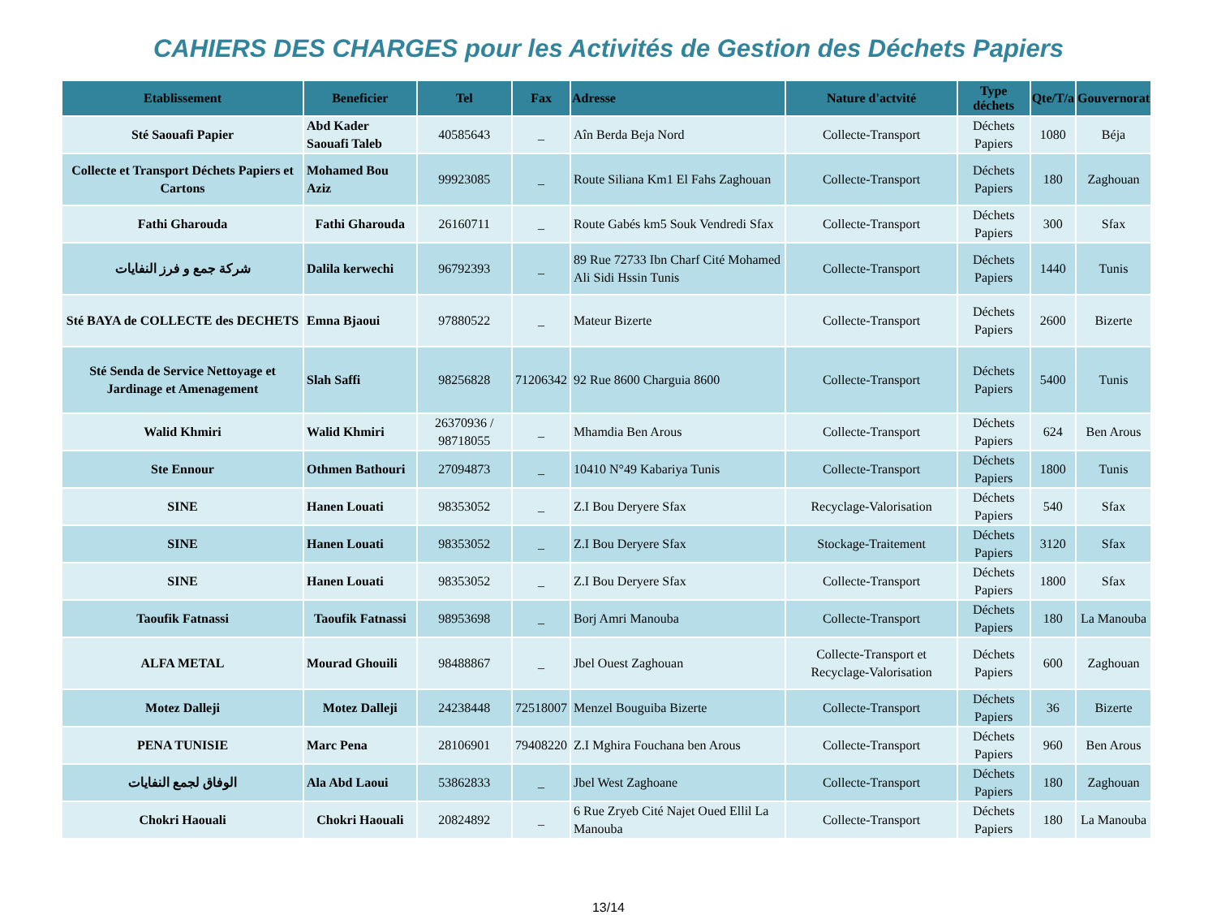CAHIERS DES CHARGES pour les Activités de Gestion des Déchets Papiers
| Etablissement | Beneficier | Tel | Fax | Adresse | Nature d'actvité | Type déchets | Qte/T/a | Gouvernorat |
| --- | --- | --- | --- | --- | --- | --- | --- | --- |
| Sté Saouafi Papier | Abd Kader Saouafi Taleb | 40585643 | _ | Aîn Berda Beja Nord | Collecte-Transport | Déchets Papiers | 1080 | Béja |
| Collecte et Transport Déchets Papiers et Cartons | Mohamed Bou Aziz | 99923085 | _ | Route Siliana Km1 El Fahs Zaghouan | Collecte-Transport | Déchets Papiers | 180 | Zaghouan |
| Fathi Gharouda | Fathi Gharouda | 26160711 | _ | Route Gabés km5 Souk Vendredi Sfax | Collecte-Transport | Déchets Papiers | 300 | Sfax |
| شركة جمع و فرز النفايات | Dalila kerwechi | 96792393 | _ | 89 Rue 72733 Ibn Charf Cité Mohamed Ali Sidi Hssin Tunis | Collecte-Transport | Déchets Papiers | 1440 | Tunis |
| Sté BAYA de COLLECTE des DECHETS | Emna Bjaoui | 97880522 | _ | Mateur Bizerte | Collecte-Transport | Déchets Papiers | 2600 | Bizerte |
| Sté Senda de Service Nettoyage et Jardinage et Amenagement | Slah Saffi | 98256828 | 71206342 | 92 Rue 8600 Charguia 8600 | Collecte-Transport | Déchets Papiers | 5400 | Tunis |
| Walid Khmiri | Walid Khmiri | 26370936 / 98718055 | _ | Mhamdia Ben Arous | Collecte-Transport | Déchets Papiers | 624 | Ben Arous |
| Ste Ennour | Othmen Bathouri | 27094873 | _ | 10410 N°49 Kabariya Tunis | Collecte-Transport | Déchets Papiers | 1800 | Tunis |
| SINE | Hanen Louati | 98353052 | _ | Z.I Bou Deryere Sfax | Recyclage-Valorisation | Déchets Papiers | 540 | Sfax |
| SINE | Hanen Louati | 98353052 | _ | Z.I Bou Deryere Sfax | Stockage-Traitement | Déchets Papiers | 3120 | Sfax |
| SINE | Hanen Louati | 98353052 | _ | Z.I Bou Deryere Sfax | Collecte-Transport | Déchets Papiers | 1800 | Sfax |
| Taoufik Fatnassi | Taoufik Fatnassi | 98953698 | _ | Borj Amri Manouba | Collecte-Transport | Déchets Papiers | 180 | La Manouba |
| ALFA METAL | Mourad Ghouili | 98488867 | _ | Jbel Ouest Zaghouan | Collecte-Transport et Recyclage-Valorisation | Déchets Papiers | 600 | Zaghouan |
| Motez Dalleji | Motez Dalleji | 24238448 | 72518007 | Menzel Bouguiba Bizerte | Collecte-Transport | Déchets Papiers | 36 | Bizerte |
| PENA TUNISIE | Marc Pena | 28106901 | 79408220 | Z.I Mghira Fouchana ben Arous | Collecte-Transport | Déchets Papiers | 960 | Ben Arous |
| الوفاق لجمع النفايات | Ala Abd Laoui | 53862833 | _ | Jbel West Zaghoane | Collecte-Transport | Déchets Papiers | 180 | Zaghouan |
| Chokri Haouali | Chokri Haouali | 20824892 | _ | 6 Rue Zryeb Cité Najet Oued Ellil La Manouba | Collecte-Transport | Déchets Papiers | 180 | La Manouba |
13/14